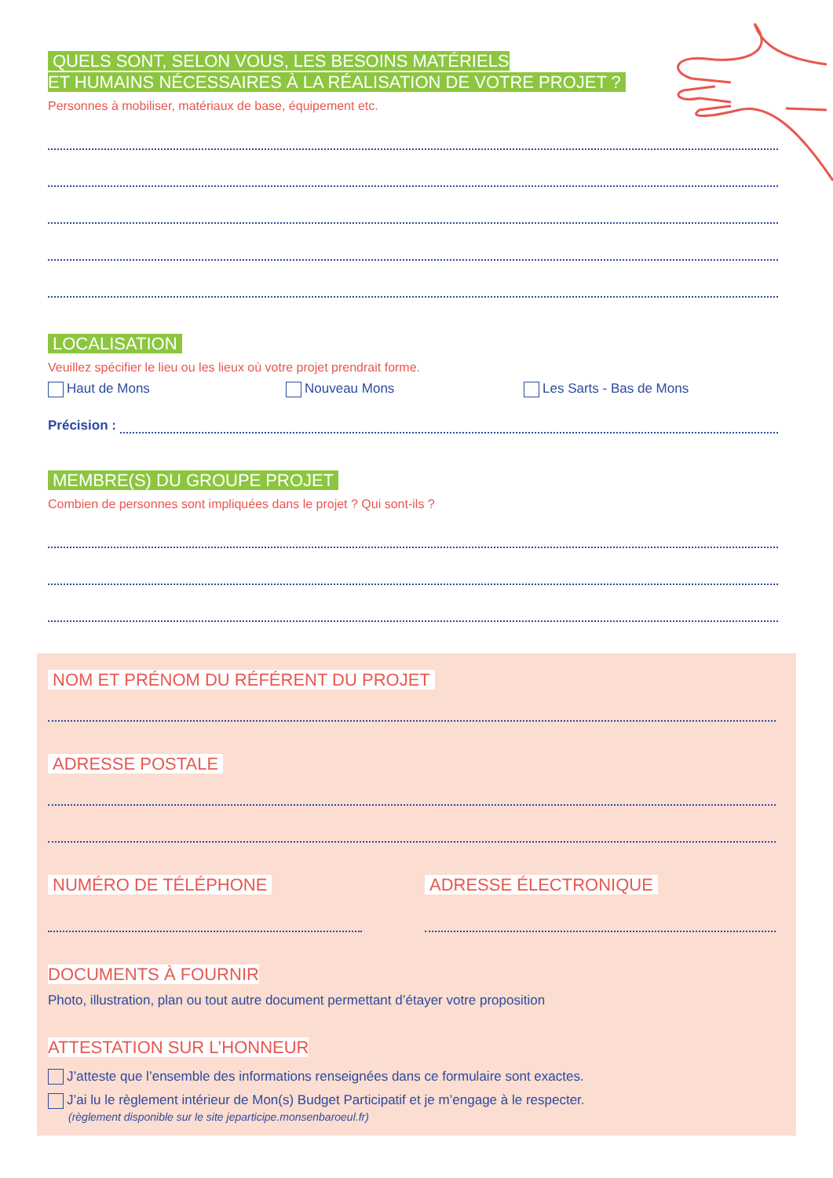QUELS SONT, SELON VOUS, LES BESOINS MATÉRIELS
ET HUMAINS NÉCESSAIRES À LA RÉALISATION DE VOTRE PROJET ?
Personnes à mobiliser, matériaux de base, équipement etc.
LOCALISATION
Veuillez spécifier le lieu ou les lieux où votre projet prendrait forme.
Haut de Mons Nouveau Mons Les Sarts - Bas de Mons
Précision :
MEMBRE(S) DU GROUPE PROJET
Combien de personnes sont impliquées dans le projet ? Qui sont-ils ?
NOM ET PRÉNOM DU RÉFÉRENT DU PROJET
ADRESSE POSTALE
NUMÉRO DE TÉLÉPHONE ADRESSE ÉLECTRONIQUE
DOCUMENTS À FOURNIR
Photo, illustration, plan ou tout autre document permettant d’étayer votre proposition
ATTESTATION SUR L’HONNEUR
J’atteste que l’ensemble des informations renseignées dans ce formulaire sont exactes.
J’ai lu le règlement intérieur de Mon(s) Budget Participatif et je m’engage à le respecter.
(règlement disponible sur le site jeparticipe.monsenbaroeul.fr)